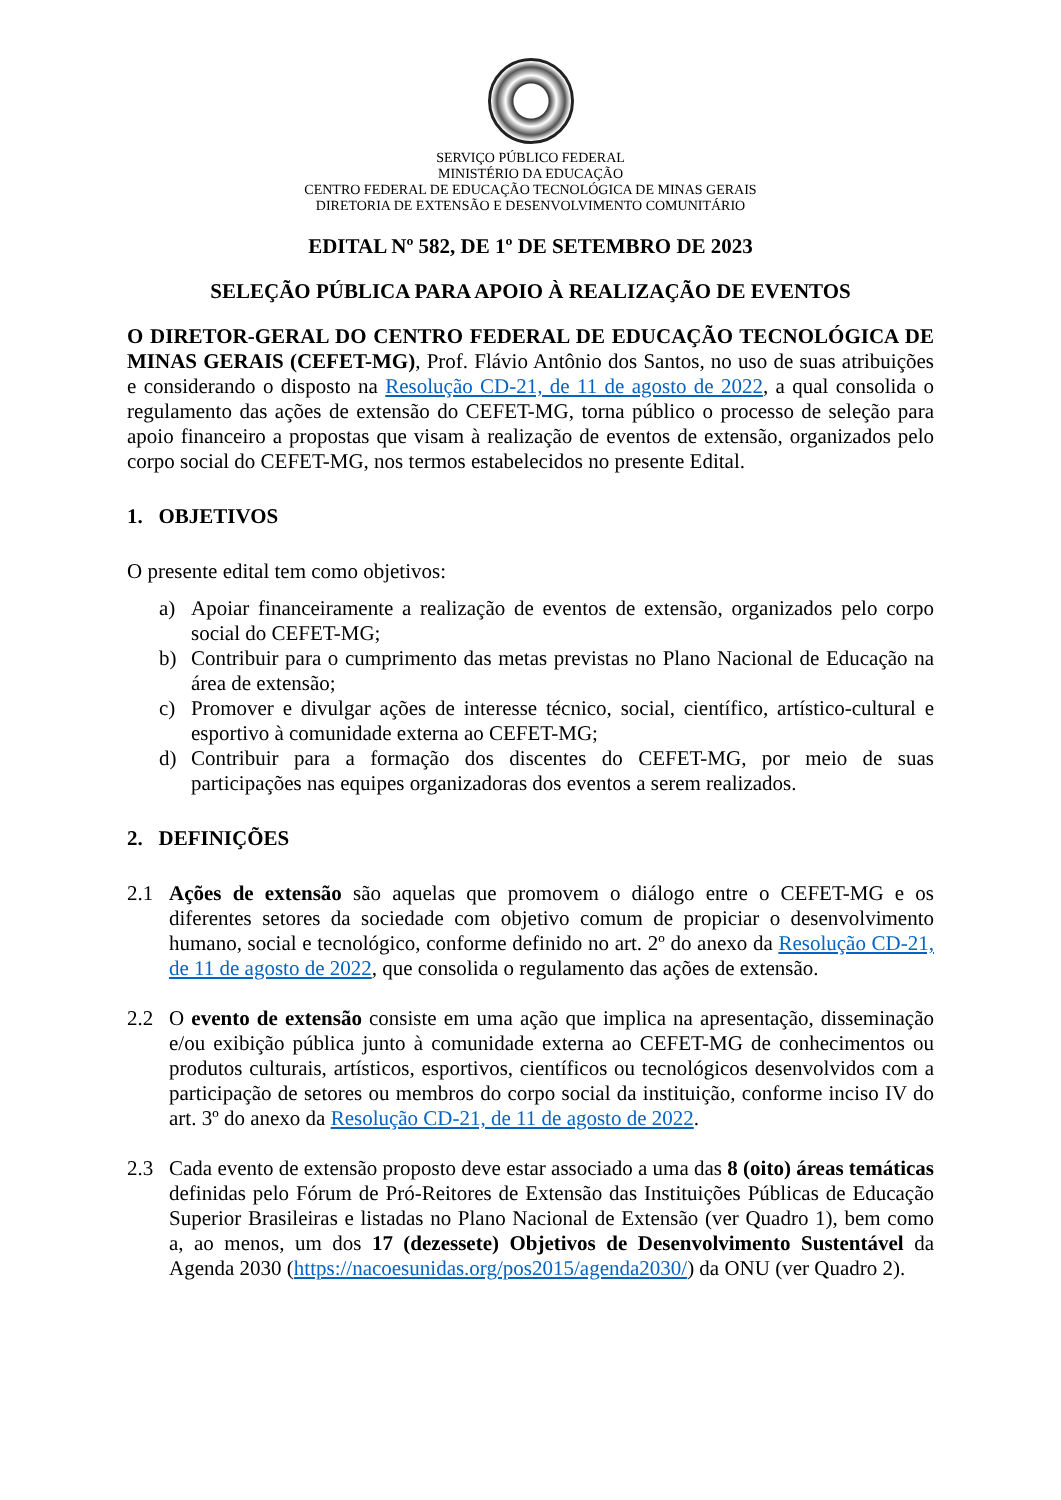SERVIÇO PÚBLICO FEDERAL
MINISTÉRIO DA EDUCAÇÃO
CENTRO FEDERAL DE EDUCAÇÃO TECNOLÓGICA DE MINAS GERAIS
DIRETORIA DE EXTENSÃO E DESENVOLVIMENTO COMUNITÁRIO
EDITAL Nº 582, DE 1º DE SETEMBRO DE 2023
SELEÇÃO PÚBLICA PARA APOIO À REALIZAÇÃO DE EVENTOS
O DIRETOR-GERAL DO CENTRO FEDERAL DE EDUCAÇÃO TECNOLÓGICA DE MINAS GERAIS (CEFET-MG), Prof. Flávio Antônio dos Santos, no uso de suas atribuições e considerando o disposto na Resolução CD-21, de 11 de agosto de 2022, a qual consolida o regulamento das ações de extensão do CEFET-MG, torna público o processo de seleção para apoio financeiro a propostas que visam à realização de eventos de extensão, organizados pelo corpo social do CEFET-MG, nos termos estabelecidos no presente Edital.
1. OBJETIVOS
O presente edital tem como objetivos:
a) Apoiar financeiramente a realização de eventos de extensão, organizados pelo corpo social do CEFET-MG;
b) Contribuir para o cumprimento das metas previstas no Plano Nacional de Educação na área de extensão;
c) Promover e divulgar ações de interesse técnico, social, científico, artístico-cultural e esportivo à comunidade externa ao CEFET-MG;
d) Contribuir para a formação dos discentes do CEFET-MG, por meio de suas participações nas equipes organizadoras dos eventos a serem realizados.
2. DEFINIÇÕES
2.1 Ações de extensão são aquelas que promovem o diálogo entre o CEFET-MG e os diferentes setores da sociedade com objetivo comum de propiciar o desenvolvimento humano, social e tecnológico, conforme definido no art. 2º do anexo da Resolução CD-21, de 11 de agosto de 2022, que consolida o regulamento das ações de extensão.
2.2 O evento de extensão consiste em uma ação que implica na apresentação, disseminação e/ou exibição pública junto à comunidade externa ao CEFET-MG de conhecimentos ou produtos culturais, artísticos, esportivos, científicos ou tecnológicos desenvolvidos com a participação de setores ou membros do corpo social da instituição, conforme inciso IV do art. 3º do anexo da Resolução CD-21, de 11 de agosto de 2022.
2.3 Cada evento de extensão proposto deve estar associado a uma das 8 (oito) áreas temáticas definidas pelo Fórum de Pró-Reitores de Extensão das Instituições Públicas de Educação Superior Brasileiras e listadas no Plano Nacional de Extensão (ver Quadro 1), bem como a, ao menos, um dos 17 (dezessete) Objetivos de Desenvolvimento Sustentável da Agenda 2030 (https://nacoesunidas.org/pos2015/agenda2030/) da ONU (ver Quadro 2).